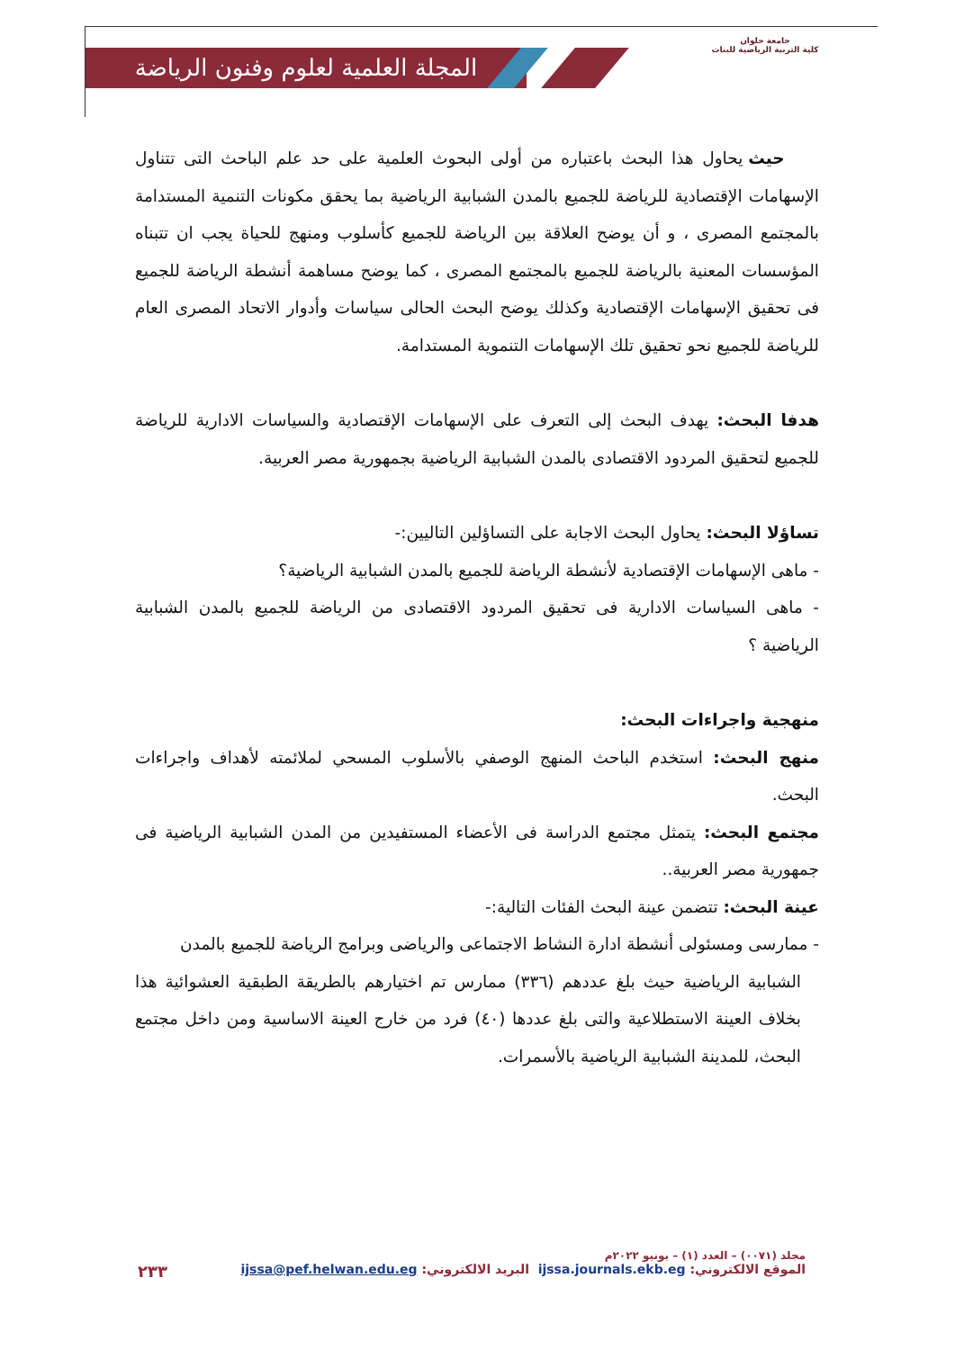المجلة العلمية لعلوم وفنون الرياضة
جامعة حلوان
كلية التربية الرياضية للبنات
حيث يحاول هذا البحث باعتباره من أولى البحوث العلمية على حد علم الباحث التى تتناول الإسهامات الإقتصادية للرياضة للجميع بالمدن الشبابية الرياضية بما يحقق مكونات التنمية المستدامة بالمجتمع المصرى ، و أن يوضح العلاقة بين الرياضة للجميع كأسلوب ومنهج للحياة يجب ان تتبناه المؤسسات المعنية بالرياضة للجميع بالمجتمع المصرى ، كما يوضح مساهمة أنشطة الرياضة للجميع فى تحقيق الإسهامات الإقتصادية وكذلك يوضح البحث الحالى سياسات وأدوار الاتحاد المصرى العام للرياضة للجميع نحو تحقيق تلك الإسهامات التنموية المستدامة.
هدفا البحث: يهدف البحث إلى التعرف على الإسهامات الإقتصادية والسياسات الادارية للرياضة للجميع لتحقيق المردود الاقتصادى بالمدن الشبابية الرياضية بجمهورية مصر العربية.
تساؤلا البحث: يحاول البحث الاجابة على التساؤلين التاليين:-
- ماهى الإسهامات الإقتصادية لأنشطة الرياضة للجميع بالمدن الشبابية الرياضية؟
- ماهى السياسات الادارية فى تحقيق المردود الاقتصادى من الرياضة للجميع بالمدن الشبابية الرياضية ؟
منهجية واجراءات البحث:
منهج البحث: استخدم الباحث المنهج الوصفي بالأسلوب المسحي لملائمته لأهداف واجراءات البحث.
مجتمع البحث: يتمثل مجتمع الدراسة فى الأعضاء المستفيدين من المدن الشبابية الرياضية فى جمهورية مصر العربية..
عينة البحث: تتضمن عينة البحث الفئات التالية:-
- ممارسى ومسئولى أنشطة ادارة النشاط الاجتماعى والرياضى وبرامج الرياضة للجميع بالمدن
الشبابية الرياضية حيث بلغ عددهم (٣٣٦) ممارس تم اختيارهم بالطريقة الطبقية العشوائية هذا بخلاف العينة الاستطلاعية والتى بلغ عددها (٤٠) فرد من خارج العينة الاساسية ومن داخل مجتمع البحث، للمدينة الشبابية الرياضية بالأسمرات.
مجلد (٠٠٧١) – العدد (١) – يونيو ٢٠٢٢م
الموقع الالكتروني: ijssa.journals.ekb.eg البريد الالكتروني: ijssa@pef.helwan.edu.eg
٢٣٣